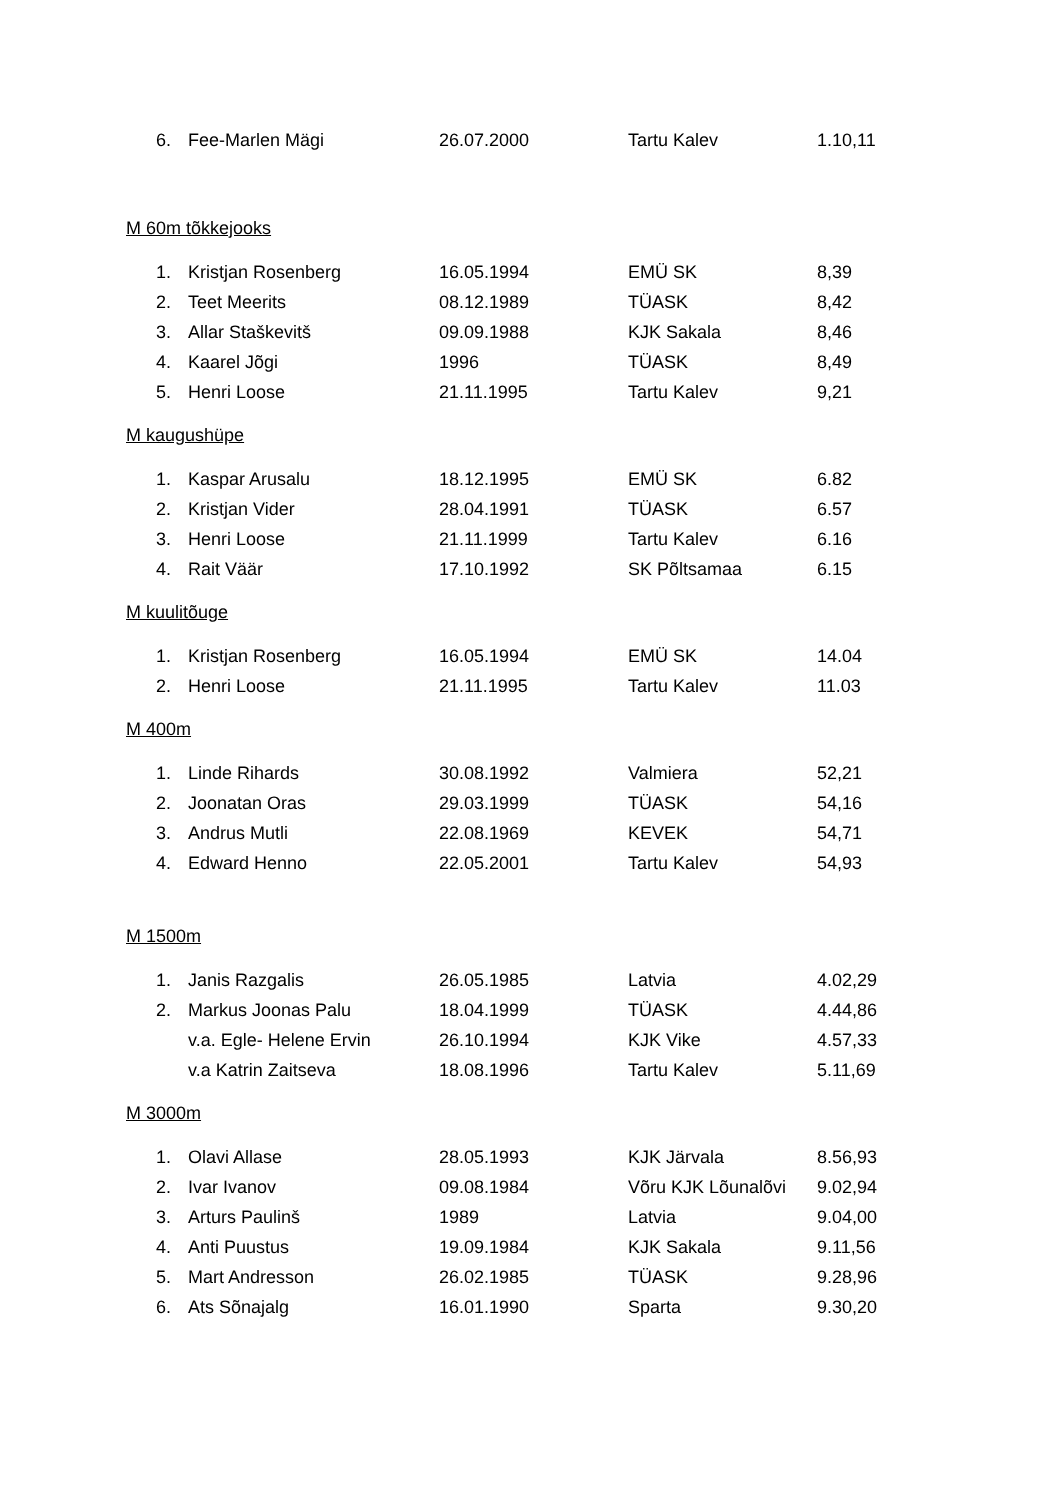| 6. | Fee-Marlen Mägi | 26.07.2000 | Tartu Kalev | 1.10,11 |
M 60m tõkkejooks
| 1. | Kristjan Rosenberg | 16.05.1994 | EMÜ SK | 8,39 |
| 2. | Teet Meerits | 08.12.1989 | TÜASK | 8,42 |
| 3. | Allar Staškevitš | 09.09.1988 | KJK Sakala | 8,46 |
| 4. | Kaarel Jõgi | 1996 | TÜASK | 8,49 |
| 5. | Henri Loose | 21.11.1995 | Tartu Kalev | 9,21 |
M kaugushüpe
| 1. | Kaspar Arusalu | 18.12.1995 | EMÜ SK | 6.82 |
| 2. | Kristjan Vider | 28.04.1991 | TÜASK | 6.57 |
| 3. | Henri Loose | 21.11.1999 | Tartu Kalev | 6.16 |
| 4. | Rait Väär | 17.10.1992 | SK Põltsamaa | 6.15 |
M kuulitõuge
| 1. | Kristjan Rosenberg | 16.05.1994 | EMÜ SK | 14.04 |
| 2. | Henri Loose | 21.11.1995 | Tartu Kalev | 11.03 |
M 400m
| 1. | Linde Rihards | 30.08.1992 | Valmiera | 52,21 |
| 2. | Joonatan Oras | 29.03.1999 | TÜASK | 54,16 |
| 3. | Andrus Mutli | 22.08.1969 | KEVEK | 54,71 |
| 4. | Edward Henno | 22.05.2001 | Tartu Kalev | 54,93 |
M 1500m
| 1. | Janis Razgalis | 26.05.1985 | Latvia | 4.02,29 |
| 2. | Markus Joonas Palu | 18.04.1999 | TÜASK | 4.44,86 |
| | v.a. Egle- Helene Ervin | 26.10.1994 | KJK Vike | 4.57,33 |
| | v.a Katrin Zaitseva | 18.08.1996 | Tartu Kalev | 5.11,69 |
M 3000m
| 1. | Olavi Allase | 28.05.1993 | KJK Järvala | 8.56,93 |
| 2. | Ivar Ivanov | 09.08.1984 | Võru KJK Lõunalõvi | 9.02,94 |
| 3. | Arturs Paulinš | 1989 | Latvia | 9.04,00 |
| 4. | Anti Puustus | 19.09.1984 | KJK Sakala | 9.11,56 |
| 5. | Mart Andresson | 26.02.1985 | TÜASK | 9.28,96 |
| 6. | Ats Sõnajalg | 16.01.1990 | Sparta | 9.30,20 |